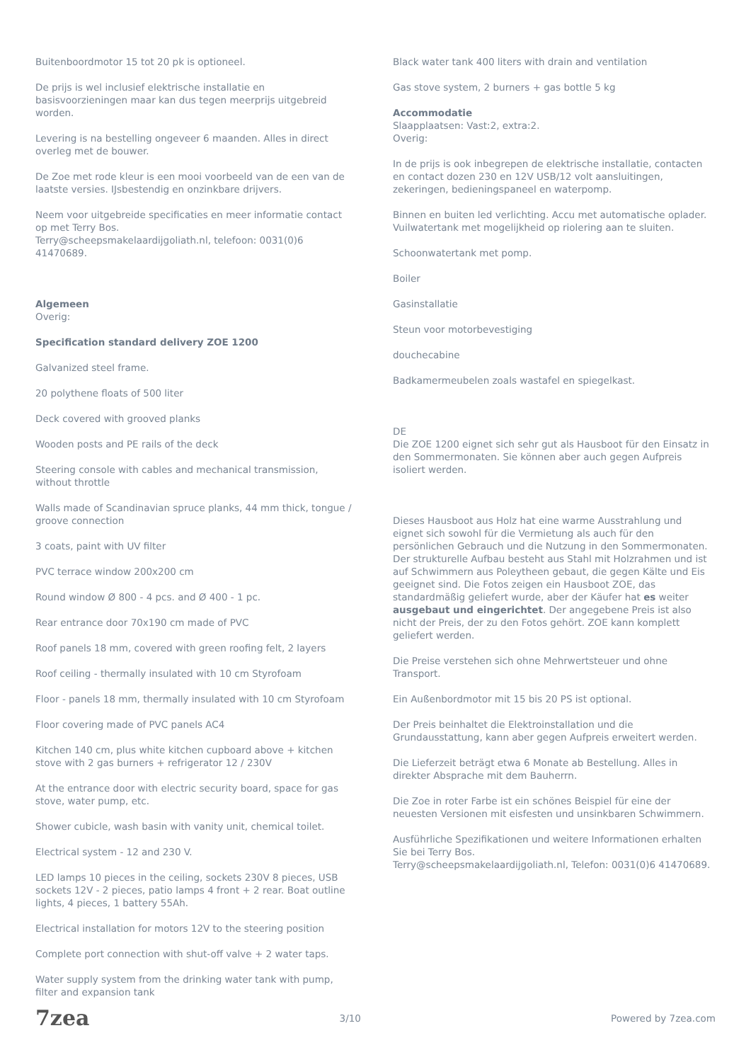Buitenboordmotor 15 tot 20 pk is optioneel.
De prijs is wel inclusief elektrische installatie en basisvoorzieningen maar kan dus tegen meerprijs uitgebreid worden.
Levering is na bestelling ongeveer 6 maanden. Alles in direct overleg met de bouwer.
De Zoe met rode kleur is een mooi voorbeeld van de een van de laatste versies. IJsbestendig en onzinkbare drijvers.
Neem voor uitgebreide specificaties en meer informatie contact op met Terry Bos.
Terry@scheepsmakelaardijgoliath.nl, telefoon: 0031(0)6 41470689.
Algemeen
Overig:
Specification standard delivery ZOE 1200
Galvanized steel frame.
20 polythene floats of 500 liter
Deck covered with grooved planks
Wooden posts and PE rails of the deck
Steering console with cables and mechanical transmission, without throttle
Walls made of Scandinavian spruce planks, 44 mm thick, tongue / groove connection
3 coats, paint with UV filter
PVC terrace window 200x200 cm
Round window Ø 800 - 4 pcs. and Ø 400 - 1 pc.
Rear entrance door 70x190 cm made of PVC
Roof panels 18 mm, covered with green roofing felt, 2 layers
Roof ceiling - thermally insulated with 10 cm Styrofoam
Floor - panels 18 mm, thermally insulated with 10 cm Styrofoam
Floor covering made of PVC panels AC4
Kitchen 140 cm, plus white kitchen cupboard above + kitchen stove with 2 gas burners + refrigerator 12 / 230V
At the entrance door with electric security board, space for gas stove, water pump, etc.
Shower cubicle, wash basin with vanity unit, chemical toilet.
Electrical system - 12 and 230 V.
LED lamps 10 pieces in the ceiling, sockets 230V 8 pieces, USB sockets 12V - 2 pieces, patio lamps 4 front + 2 rear. Boat outline lights, 4 pieces, 1 battery 55Ah.
Electrical installation for motors 12V to the steering position
Complete port connection with shut-off valve + 2 water taps.
Water supply system from the drinking water tank with pump, filter and expansion tank
Black water tank 400 liters with drain and ventilation
Gas stove system, 2 burners + gas bottle 5 kg
Accommodatie
Slaapplaatsen: Vast:2, extra:2.
Overig:
In de prijs is ook inbegrepen de elektrische installatie, contacten en contact dozen 230 en 12V USB/12 volt aansluitingen, zekeringen, bedieningspaneel en waterpomp.
Binnen en buiten led verlichting. Accu met automatische oplader. Vuilwatertank met mogelijkheid op riolering aan te sluiten.
Schoonwatertank met pomp.
Boiler
Gasinstallatie
Steun voor motorbevestiging
douchecabine
Badkamermeubelen zoals wastafel en spiegelkast.
DE
Die ZOE 1200 eignet sich sehr gut als Hausboot für den Einsatz in den Sommermonaten. Sie können aber auch gegen Aufpreis isoliert werden.
Dieses Hausboot aus Holz hat eine warme Ausstrahlung und eignet sich sowohl für die Vermietung als auch für den persönlichen Gebrauch und die Nutzung in den Sommermonaten. Der strukturelle Aufbau besteht aus Stahl mit Holzrahmen und ist auf Schwimmern aus Poleytheen gebaut, die gegen Kälte und Eis geeignet sind. Die Fotos zeigen ein Hausboot ZOE, das standardmäßig geliefert wurde, aber der Käufer hat es weiter ausgebaut und eingerichtet. Der angegebene Preis ist also nicht der Preis, der zu den Fotos gehört. ZOE kann komplett geliefert werden.
Die Preise verstehen sich ohne Mehrwertsteuer und ohne Transport.
Ein Außenbordmotor mit 15 bis 20 PS ist optional.
Der Preis beinhaltet die Elektroinstallation und die Grundausstattung, kann aber gegen Aufpreis erweitert werden.
Die Lieferzeit beträgt etwa 6 Monate ab Bestellung. Alles in direkter Absprache mit dem Bauherrn.
Die Zoe in roter Farbe ist ein schönes Beispiel für eine der neuesten Versionen mit eisfesten und unsinkbaren Schwimmern.
Ausführliche Spezifikationen und weitere Informationen erhalten Sie bei Terry Bos.
Terry@scheepsmakelaardijgoliath.nl, Telefon: 0031(0)6 41470689.
7zea 3/10 Powered by 7zea.com